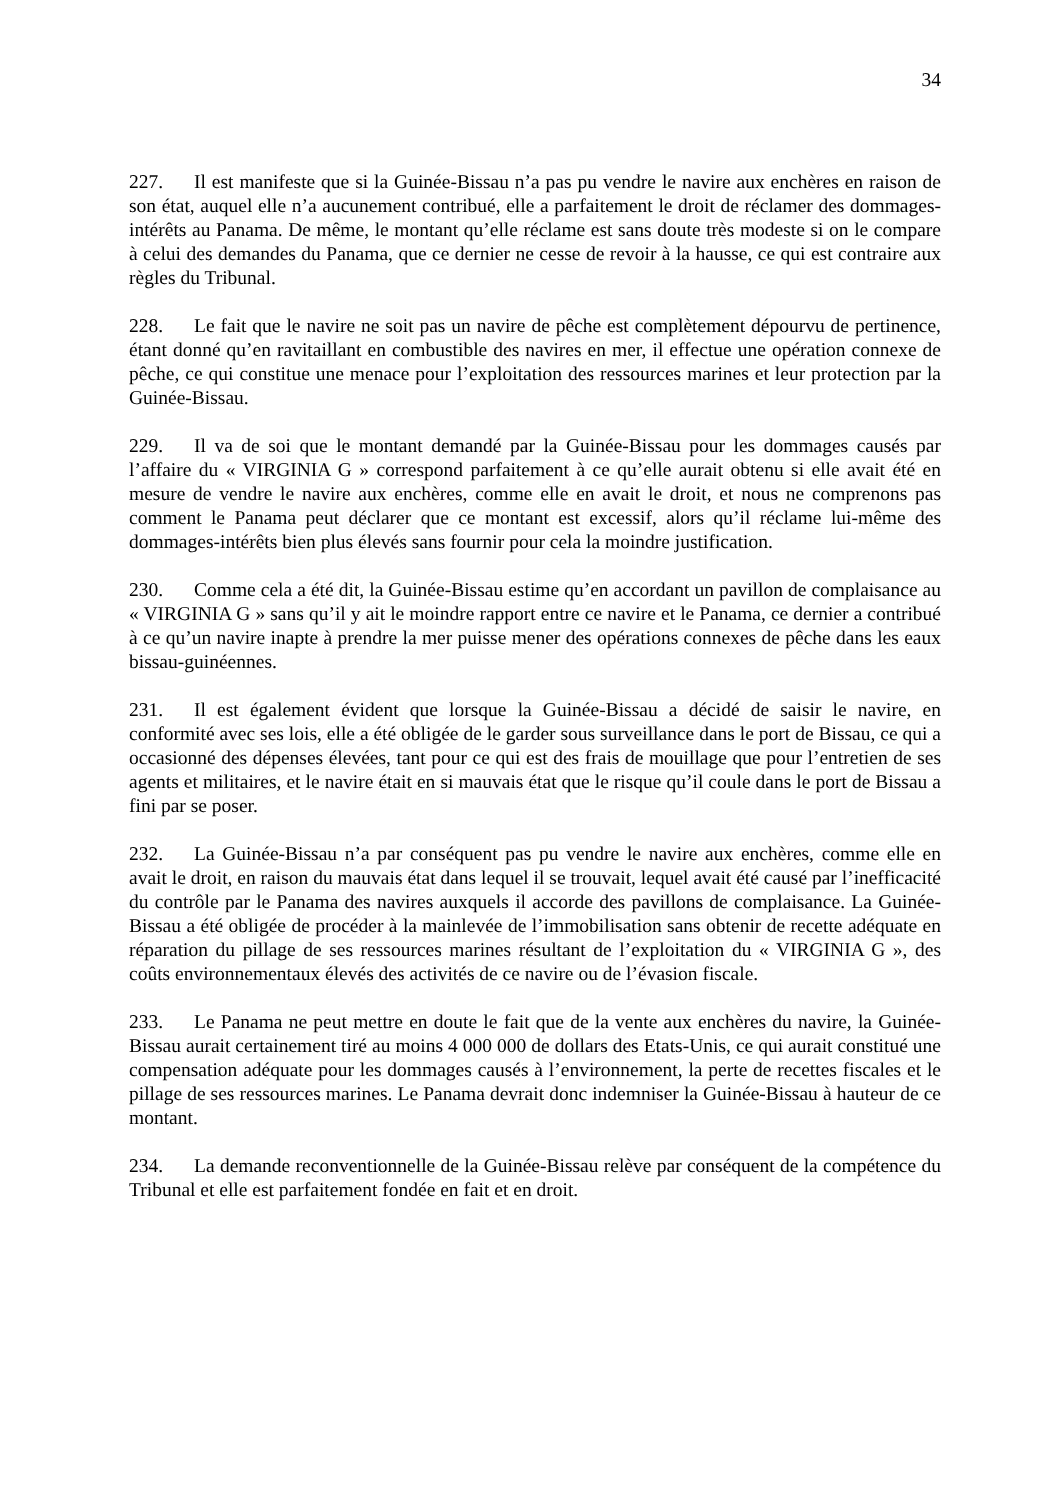34
227. Il est manifeste que si la Guinée-Bissau n’a pas pu vendre le navire aux enchères en raison de son état, auquel elle n’a aucunement contribué, elle a parfaitement le droit de réclamer des dommages-intérêts au Panama. De même, le montant qu’elle réclame est sans doute très modeste si on le compare à celui des demandes du Panama, que ce dernier ne cesse de revoir à la hausse, ce qui est contraire aux règles du Tribunal.
228. Le fait que le navire ne soit pas un navire de pêche est complètement dépourvu de pertinence, étant donné qu’en ravitaillant en combustible des navires en mer, il effectue une opération connexe de pêche, ce qui constitue une menace pour l’exploitation des ressources marines et leur protection par la Guinée-Bissau.
229. Il va de soi que le montant demandé par la Guinée-Bissau pour les dommages causés par l’affaire du « VIRGINIA G » correspond parfaitement à ce qu’elle aurait obtenu si elle avait été en mesure de vendre le navire aux enchères, comme elle en avait le droit, et nous ne comprenons pas comment le Panama peut déclarer que ce montant est excessif, alors qu’il réclame lui-même des dommages-intérêts bien plus élevés sans fournir pour cela la moindre justification.
230. Comme cela a été dit, la Guinée-Bissau estime qu’en accordant un pavillon de complaisance au « VIRGINIA G » sans qu’il y ait le moindre rapport entre ce navire et le Panama, ce dernier a contribué à ce qu’un navire inapte à prendre la mer puisse mener des opérations connexes de pêche dans les eaux bissau-guinéennes.
231. Il est également évident que lorsque la Guinée-Bissau a décidé de saisir le navire, en conformité avec ses lois, elle a été obligée de le garder sous surveillance dans le port de Bissau, ce qui a occasionné des dépenses élevées, tant pour ce qui est des frais de mouillage que pour l’entretien de ses agents et militaires, et le navire était en si mauvais état que le risque qu’il coule dans le port de Bissau a fini par se poser.
232. La Guinée-Bissau n’a par conséquent pas pu vendre le navire aux enchères, comme elle en avait le droit, en raison du mauvais état dans lequel il se trouvait, lequel avait été causé par l’inefficacité du contrôle par le Panama des navires auxquels il accorde des pavillons de complaisance. La Guinée-Bissau a été obligée de procéder à la mainlevée de l’immobilisation sans obtenir de recette adéquate en réparation du pillage de ses ressources marines résultant de l’exploitation du « VIRGINIA G », des coûts environnementaux élevés des activités de ce navire ou de l’évasion fiscale.
233. Le Panama ne peut mettre en doute le fait que de la vente aux enchères du navire, la Guinée-Bissau aurait certainement tiré au moins 4 000 000 de dollars des Etats-Unis, ce qui aurait constitué une compensation adéquate pour les dommages causés à l’environnement, la perte de recettes fiscales et le pillage de ses ressources marines. Le Panama devrait donc indemniser la Guinée-Bissau à hauteur de ce montant.
234. La demande reconventionnelle de la Guinée-Bissau relève par conséquent de la compétence du Tribunal et elle est parfaitement fondée en fait et en droit.